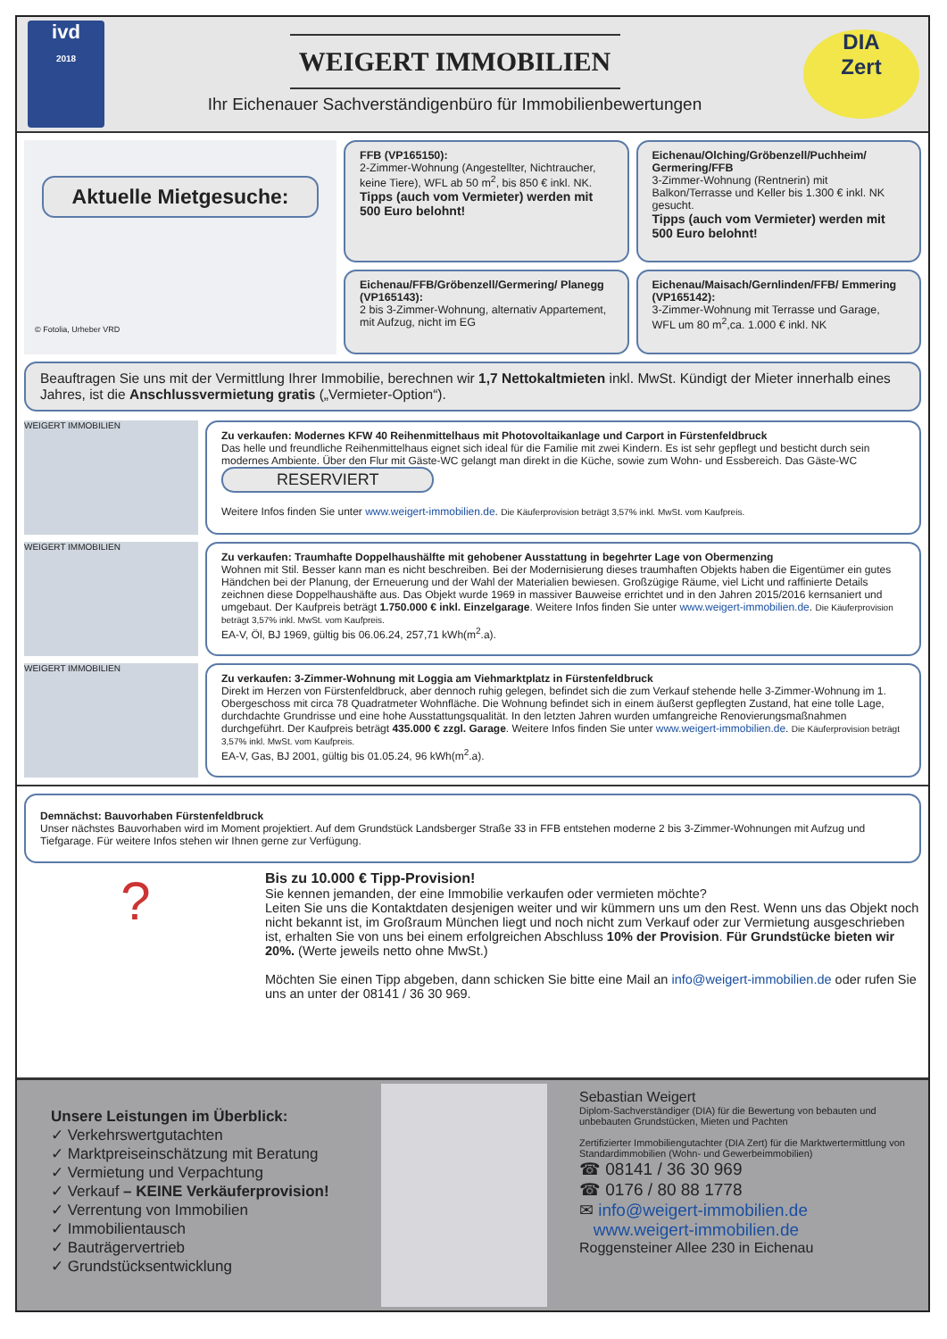ivd
2018
WEIGERT IMMOBILIEN
Ihr Eichenauer Sachverständigenbüro für Immobilienbewertungen
DIA
Zert
Aktuelle Mietgesuche:
© Fotolia, Urheber VRD
FFB (VP165150):
2-Zimmer-Wohnung (Angestellter, Nichtraucher, keine Tiere), WFL ab 50 m<sup>2</sup>, bis 850 € inkl. NK.
Tipps (auch vom Vermieter) werden mit 500 Euro belohnt!
Eichenau/Olching/Gröbenzell/Puchheim/ Germering/FFB
3-Zimmer-Wohnung (Rentnerin) mit Balkon/Terrasse und Keller bis 1.300 € inkl. NK gesucht.
Tipps (auch vom Vermieter) werden mit 500 Euro belohnt!
Eichenau/FFB/Gröbenzell/Germering/ Planegg (VP165143):
2 bis 3-Zimmer-Wohnung, alternativ Appartement, mit Aufzug, nicht im EG
Eichenau/Maisach/Gernlinden/FFB/ Emmering (VP165142):
3-Zimmer-Wohnung mit Terrasse und Garage, WFL um 80 m<sup>2</sup>,ca. 1.000 € inkl. NK
Beauftragen Sie uns mit der Vermittlung Ihrer Immobilie, berechnen wir 1,7 Nettokaltmieten inkl. MwSt. Kündigt der Mieter innerhalb eines Jahres, ist die Anschlussvermietung gratis („Vermieter-Option“).
WEIGERT IMMOBILIEN
Zu verkaufen: Modernes KFW 40 Reihenmittelhaus mit Photovoltaikanlage und Carport in Fürstenfeldbruck
Das helle und freundliche Reihenmittelhaus eignet sich ideal für die Familie mit zwei Kindern. Es ist sehr gepflegt und besticht durch sein modernes Ambiente. Über den Flur mit Gäste-WC gelangt man direkt in die Küche, sowie zum Wohn- und Essbereich. Das Gäste-WC RESERVIERT
Weitere Infos finden Sie unter www.weigert-immobilien.de. Die Käuferprovision beträgt 3,57% inkl. MwSt. vom Kaufpreis.
WEIGERT IMMOBILIEN
Zu verkaufen: Traumhafte Doppelhaushälfte mit gehobener Ausstattung in begehrter Lage von Obermenzing
Wohnen mit Stil. Besser kann man es nicht beschreiben. Bei der Modernisierung dieses traumhaften Objekts haben die Eigentümer ein gutes Händchen bei der Planung, der Erneuerung und der Wahl der Materialien bewiesen. Großzügige Räume, viel Licht und raffinierte Details zeichnen diese Doppelhaushäfte aus. Das Objekt wurde 1969 in massiver Bauweise errichtet und in den Jahren 2015/2016 kernsaniert und umgebaut. Der Kaufpreis beträgt 1.750.000 € inkl. Einzelgarage. Weitere Infos finden Sie unter www.weigert-immobilien.de. Die Käuferprovision beträgt 3,57% inkl. MwSt. vom Kaufpreis.
EA-V, Öl, BJ 1969, gültig bis 06.06.24, 257,71 kWh(m<sup>2</sup>.a).
WEIGERT IMMOBILIEN
Zu verkaufen: 3-Zimmer-Wohnung mit Loggia am Viehmarktplatz in Fürstenfeldbruck
Direkt im Herzen von Fürstenfeldbruck, aber dennoch ruhig gelegen, befindet sich die zum Verkauf stehende helle 3-Zimmer-Wohnung im 1. Obergeschoss mit circa 78 Quadratmeter Wohnfläche. Die Wohnung befindet sich in einem äußerst gepflegten Zustand, hat eine tolle Lage, durchdachte Grundrisse und eine hohe Ausstattungsqualität. In den letzten Jahren wurden umfangreiche Renovierungsmaßnahmen durchgeführt. Der Kaufpreis beträgt 435.000 € zzgl. Garage. Weitere Infos finden Sie unter www.weigert-immobilien.de. Die Käuferprovision beträgt 3,57% inkl. MwSt. vom Kaufpreis.
EA-V, Gas, BJ 2001, gültig bis 01.05.24, 96 kWh(m<sup>2</sup>.a).
Demnächst: Bauvorhaben Fürstenfeldbruck
Unser nächstes Bauvorhaben wird im Moment projektiert. Auf dem Grundstück Landsberger Straße 33 in FFB entstehen moderne 2 bis 3-Zimmer-Wohnungen mit Aufzug und Tiefgarage. Für weitere Infos stehen wir Ihnen gerne zur Verfügung.
?
Bis zu 10.000 € Tipp-Provision!
Sie kennen jemanden, der eine Immobilie verkaufen oder vermieten möchte?
Leiten Sie uns die Kontaktdaten desjenigen weiter und wir kümmern uns um den Rest. Wenn uns das Objekt noch nicht bekannt ist, im Großraum München liegt und noch nicht zum Verkauf oder zur Vermietung ausgeschrieben ist, erhalten Sie von uns bei einem erfolgreichen Abschluss 10% der Provision. Für Grundstücke bieten wir 20%. (Werte jeweils netto ohne MwSt.)
Möchten Sie einen Tipp abgeben, dann schicken Sie bitte eine Mail an info@weigert-immobilien.de oder rufen Sie uns an unter der 08141 / 36 30 969.
Unsere Leistungen im Überblick:
✓ Verkehrswertgutachten
✓ Marktpreiseinschätzung mit Beratung
✓ Vermietung und Verpachtung
✓ Verkauf – KEINE Verkäuferprovision!
✓ Verrentung von Immobilien
✓ Immobilientausch
✓ Bauträgervertrieb
✓ Grundstücksentwicklung
Sebastian Weigert
Diplom-Sachverständiger (DIA) für die Bewertung von bebauten und unbebauten Grundstücken, Mieten und Pachten
Zertifizierter Immobiliengutachter (DIA Zert) für die Marktwertermittlung von Standardimmobilien (Wohn- und Gewerbeimmobilien)
☎ 08141 / 36 30 969
☎ 0176 / 80 88 1778
✉ info@weigert-immobilien.de
www.weigert-immobilien.de
Roggensteiner Allee 230 in Eichenau